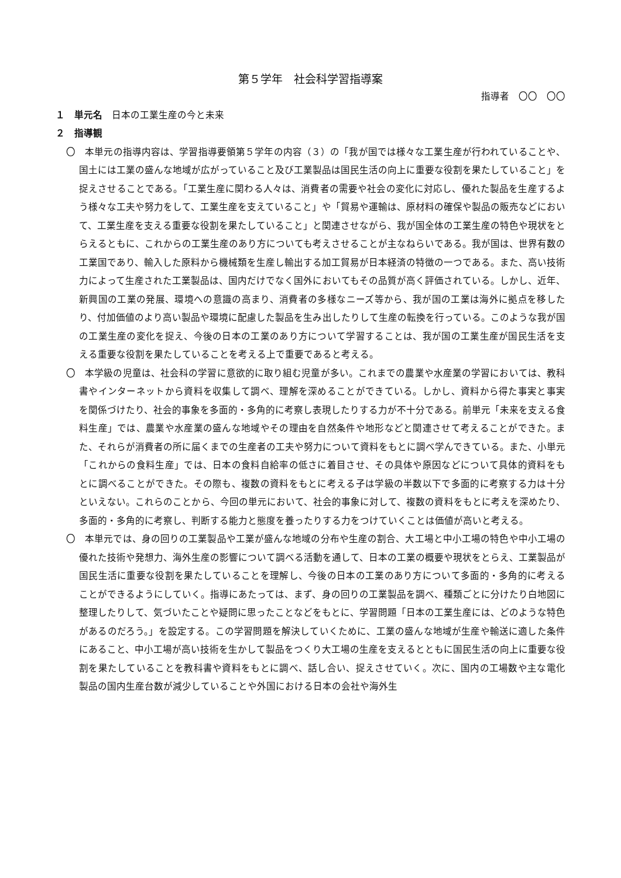第５学年　社会科学習指導案
指導者　〇〇　〇〇
１　単元名　日本の工業生産の今と未来
２　指導観
〇　本単元の指導内容は、学習指導要領第５学年の内容（３）の「我が国では様々な工業生産が行われていることや、国土には工業の盛んな地域が広がっていること及び工業製品は国民生活の向上に重要な役割を果たしていること」を捉えさせることである。「工業生産に関わる人々は、消費者の需要や社会の変化に対応し、優れた製品を生産するよう様々な工夫や努力をして、工業生産を支えていること」や「貿易や運輸は、原材料の確保や製品の販売などにおいて、工業生産を支える重要な役割を果たしていること」と関連させながら、我が国全体の工業生産の特色や現状をとらえるともに、これからの工業生産のあり方についても考えさせることが主なねらいである。我が国は、世界有数の工業国であり、輸入した原料から機械類を生産し輸出する加工貿易が日本経済の特徴の一つである。また、高い技術力によって生産された工業製品は、国内だけでなく国外においてもその品質が高く評価されている。しかし、近年、新興国の工業の発展、環境への意識の高まり、消費者の多様なニーズ等から、我が国の工業は海外に拠点を移したり、付加価値のより高い製品や環境に配慮した製品を生み出したりして生産の転換を行っている。このような我が国の工業生産の変化を捉え、今後の日本の工業のあり方について学習することは、我が国の工業生産が国民生活を支える重要な役割を果たしていることを考える上で重要であると考える。
〇　本学級の児童は、社会科の学習に意欲的に取り組む児童が多い。これまでの農業や水産業の学習においては、教科書やインターネットから資料を収集して調べ、理解を深めることができている。しかし、資料から得た事実と事実を関係づけたり、社会的事象を多面的・多角的に考察し表現したりする力が不十分である。前単元「未来を支える食料生産」では、農業や水産業の盛んな地域やその理由を自然条件や地形などと関連させて考えることができた。また、それらが消費者の所に届くまでの生産者の工夫や努力について資料をもとに調べ学んできている。また、小単元「これからの食料生産」では、日本の食料自給率の低さに着目させ、その具体や原因などについて具体的資料をもとに調べることができた。その際も、複数の資料をもとに考える子は学級の半数以下で多面的に考察する力は十分といえない。これらのことから、今回の単元において、社会的事象に対して、複数の資料をもとに考えを深めたり、多面的・多角的に考察し、判断する能力と態度を養ったりする力をつけていくことは価値が高いと考える。
〇　本単元では、身の回りの工業製品や工業が盛んな地域の分布や生産の割合、大工場と中小工場の特色や中小工場の優れた技術や発想力、海外生産の影響について調べる活動を通して、日本の工業の概要や現状をとらえ、工業製品が国民生活に重要な役割を果たしていることを理解し、今後の日本の工業のあり方について多面的・多角的に考えることができるようにしていく。指導にあたっては、まず、身の回りの工業製品を調べ、種類ごとに分けたり白地図に整理したりして、気づいたことや疑問に思ったことなどをもとに、学習問題「日本の工業生産には、どのような特色があるのだろう。」を設定する。この学習問題を解決していくために、工業の盛んな地域が生産や輸送に適した条件にあること、中小工場が高い技術を生かして製品をつくり大工場の生産を支えるとともに国民生活の向上に重要な役割を果たしていることを教科書や資料をもとに調べ、話し合い、捉えさせていく。次に、国内の工場数や主な電化製品の国内生産台数が減少していることや外国における日本の会社や海外生